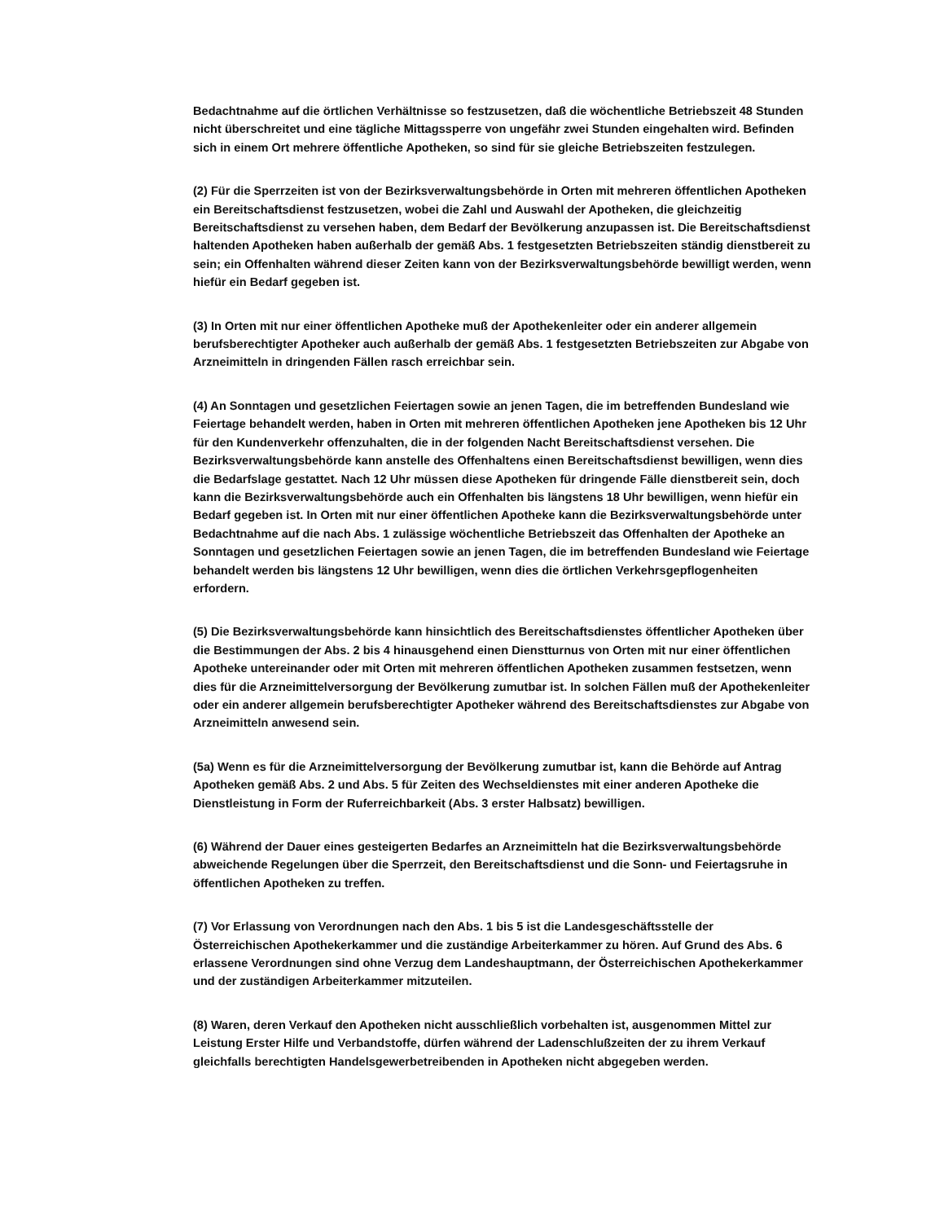Bedachtnahme auf die örtlichen Verhältnisse so festzusetzen, daß die wöchentliche Betriebszeit 48 Stunden nicht überschreitet und eine tägliche Mittagssperre von ungefähr zwei Stunden eingehalten wird. Befinden sich in einem Ort mehrere öffentliche Apotheken, so sind für sie gleiche Betriebszeiten festzulegen.
(2) Für die Sperrzeiten ist von der Bezirksverwaltungsbehörde in Orten mit mehreren öffentlichen Apotheken ein Bereitschaftsdienst festzusetzen, wobei die Zahl und Auswahl der Apotheken, die gleichzeitig Bereitschaftsdienst zu versehen haben, dem Bedarf der Bevölkerung anzupassen ist. Die Bereitschaftsdienst haltenden Apotheken haben außerhalb der gemäß Abs. 1 festgesetzten Betriebszeiten ständig dienstbereit zu sein; ein Offenhalten während dieser Zeiten kann von der Bezirksverwaltungsbehörde bewilligt werden, wenn hiefür ein Bedarf gegeben ist.
(3) In Orten mit nur einer öffentlichen Apotheke muß der Apothekenleiter oder ein anderer allgemein berufsberechtigter Apotheker auch außerhalb der gemäß Abs. 1 festgesetzten Betriebszeiten zur Abgabe von Arzneimitteln in dringenden Fällen rasch erreichbar sein.
(4) An Sonntagen und gesetzlichen Feiertagen sowie an jenen Tagen, die im betreffenden Bundesland wie Feiertage behandelt werden, haben in Orten mit mehreren öffentlichen Apotheken jene Apotheken bis 12 Uhr für den Kundenverkehr offenzuhalten, die in der folgenden Nacht Bereitschaftsdienst versehen. Die Bezirksverwaltungsbehörde kann anstelle des Offenhaltens einen Bereitschaftsdienst bewilligen, wenn dies die Bedarfslage gestattet. Nach 12 Uhr müssen diese Apotheken für dringende Fälle dienstbereit sein, doch kann die Bezirksverwaltungsbehörde auch ein Offenhalten bis längstens 18 Uhr bewilligen, wenn hiefür ein Bedarf gegeben ist. In Orten mit nur einer öffentlichen Apotheke kann die Bezirksverwaltungsbehörde unter Bedachtnahme auf die nach Abs. 1 zulässige wöchentliche Betriebszeit das Offenhalten der Apotheke an Sonntagen und gesetzlichen Feiertagen sowie an jenen Tagen, die im betreffenden Bundesland wie Feiertage behandelt werden bis längstens 12 Uhr bewilligen, wenn dies die örtlichen Verkehrsgepflogenheiten erfordern.
(5) Die Bezirksverwaltungsbehörde kann hinsichtlich des Bereitschaftsdienstes öffentlicher Apotheken über die Bestimmungen der Abs. 2 bis 4 hinausgehend einen Dienstturnus von Orten mit nur einer öffentlichen Apotheke untereinander oder mit Orten mit mehreren öffentlichen Apotheken zusammen festsetzen, wenn dies für die Arzneimittelversorgung der Bevölkerung zumutbar ist. In solchen Fällen muß der Apothekenleiter oder ein anderer allgemein berufsberechtigter Apotheker während des Bereitschaftsdienstes zur Abgabe von Arzneimitteln anwesend sein.
(5a) Wenn es für die Arzneimittelversorgung der Bevölkerung zumutbar ist, kann die Behörde auf Antrag Apotheken gemäß Abs. 2 und Abs. 5 für Zeiten des Wechseldienstes mit einer anderen Apotheke die Dienstleistung in Form der Ruferreichbarkeit (Abs. 3 erster Halbsatz) bewilligen.
(6) Während der Dauer eines gesteigerten Bedarfes an Arzneimitteln hat die Bezirksverwaltungsbehörde abweichende Regelungen über die Sperrzeit, den Bereitschaftsdienst und die Sonn- und Feiertagsruhe in öffentlichen Apotheken zu treffen.
(7) Vor Erlassung von Verordnungen nach den Abs. 1 bis 5 ist die Landesgeschäftsstelle der Österreichischen Apothekerkammer und die zuständige Arbeiterkammer zu hören. Auf Grund des Abs. 6 erlassene Verordnungen sind ohne Verzug dem Landeshauptmann, der Österreichischen Apothekerkammer und der zuständigen Arbeiterkammer mitzuteilen.
(8) Waren, deren Verkauf den Apotheken nicht ausschließlich vorbehalten ist, ausgenommen Mittel zur Leistung Erster Hilfe und Verbandstoffe, dürfen während der Ladenschlußzeiten der zu ihrem Verkauf gleichfalls berechtigten Handelsgewerbetreibenden in Apotheken nicht abgegeben werden.